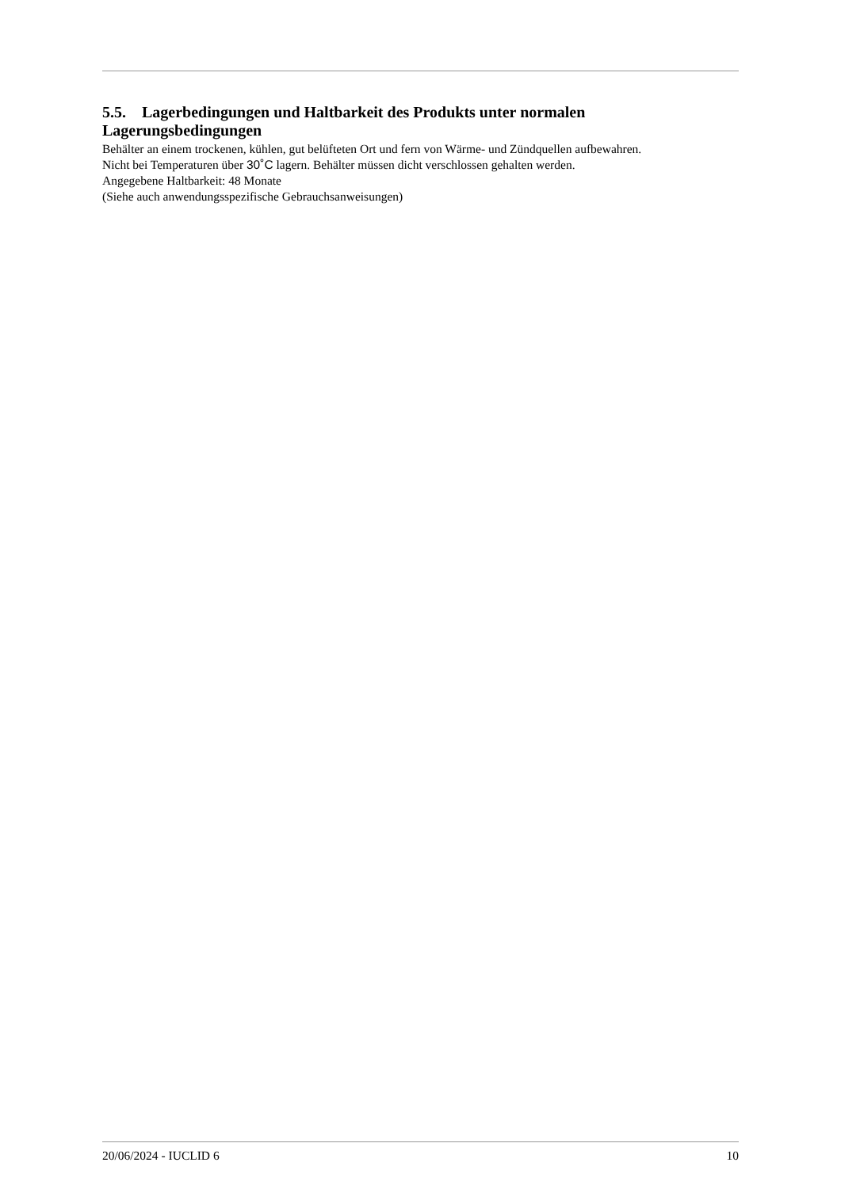5.5. Lagerbedingungen und Haltbarkeit des Produkts unter normalen Lagerungsbedingungen
Behälter an einem trockenen, kühlen, gut belüfteten Ort und fern von Wärme- und Zündquellen aufbewahren.
Nicht bei Temperaturen über 30˚C lagern. Behälter müssen dicht verschlossen gehalten werden.
Angegebene Haltbarkeit: 48 Monate
(Siehe auch anwendungsspezifische Gebrauchsanweisungen)
20/06/2024 - IUCLID 6 10